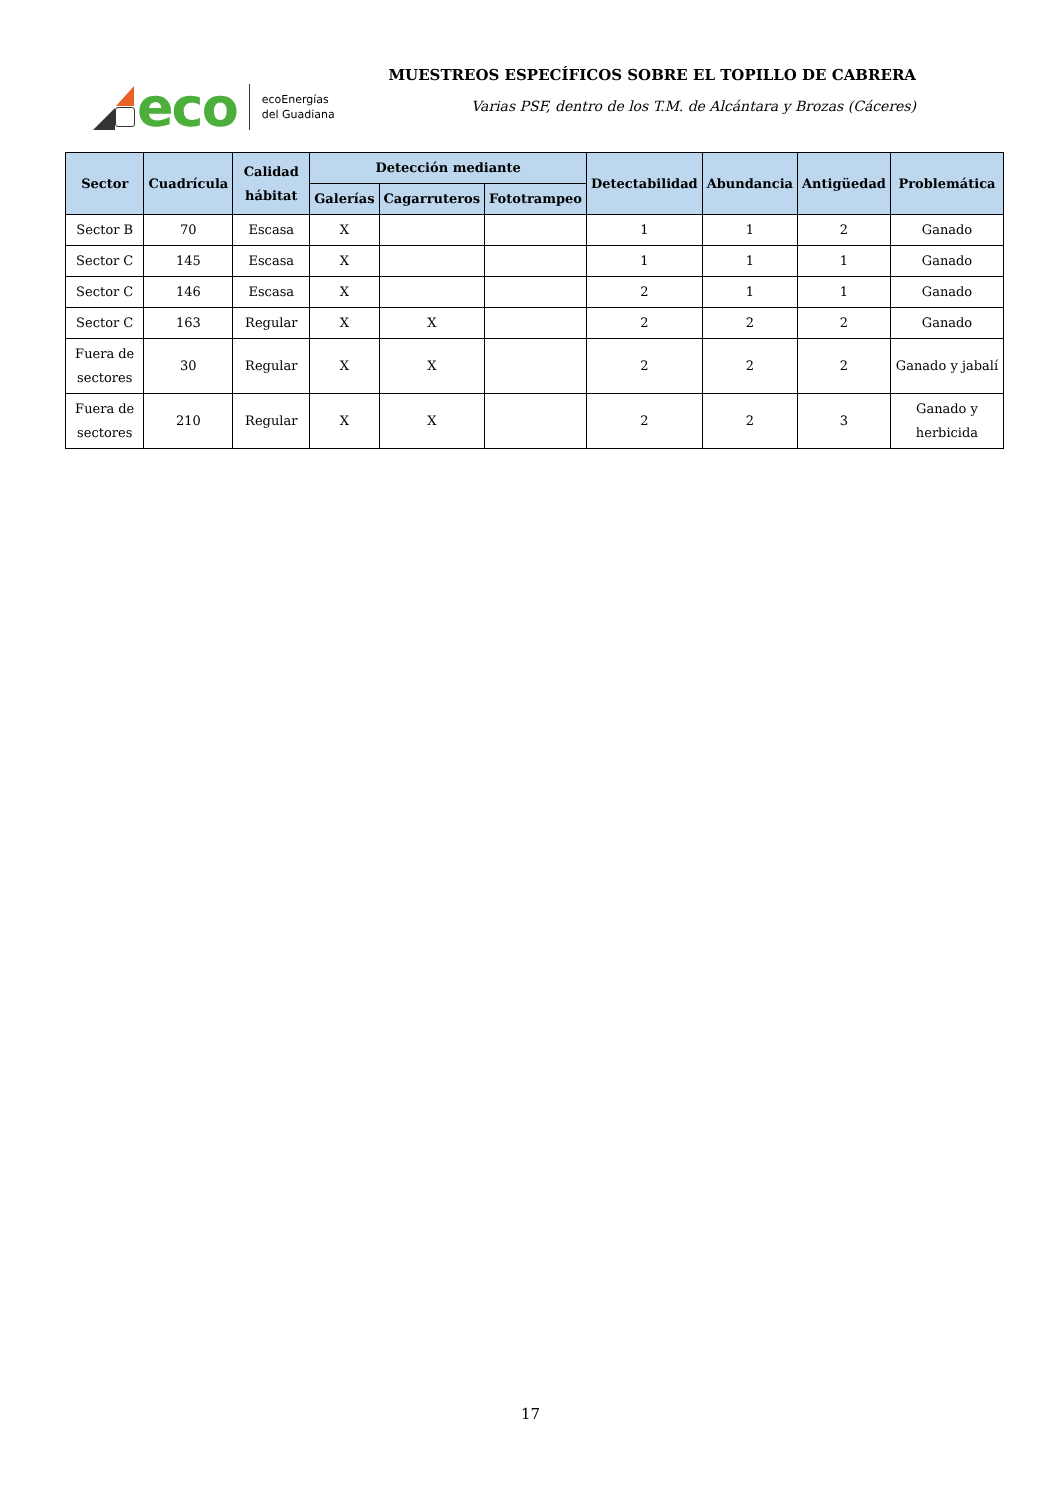eco
ecoEnergías
del Guadiana
MUESTREOS ESPECÍFICOS SOBRE EL TOPILLO DE CABRERA
Varias PSF, dentro de los T.M. de Alcántara y Brozas (Cáceres)
| Sector | Cuadrícula | Calidad hábitat | Detección mediante | | | Detectabilidad | Abundancia | Antigüedad | Problemática |
| --- | --- | --- | --- | --- | --- | --- | --- | --- | --- |
| | | | Galerías | Cagarruteros | Fototrampeo | | | | |
| Sector B | 70 | Escasa | X | | | 1 | 1 | 2 | Ganado |
| Sector C | 145 | Escasa | X | | | 1 | 1 | 1 | Ganado |
| Sector C | 146 | Escasa | X | | | 2 | 1 | 1 | Ganado |
| Sector C | 163 | Regular | X | X | | 2 | 2 | 2 | Ganado |
| Fuera de sectores | 30 | Regular | X | X | | 2 | 2 | 2 | Ganado y jabalí |
| Fuera de sectores | 210 | Regular | X | X | | 2 | 2 | 3 | Ganado y herbicida |
17